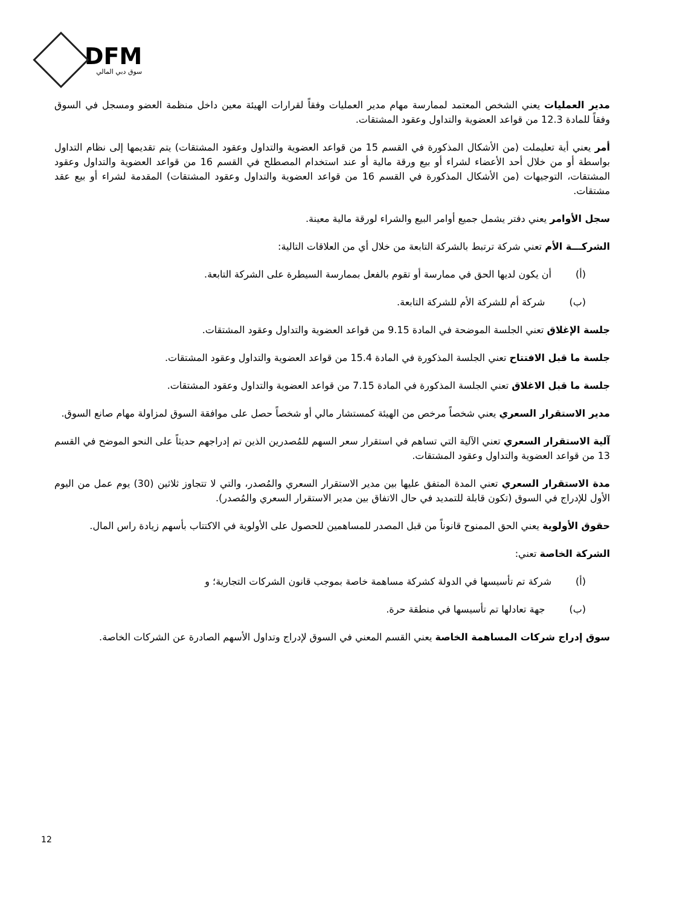DFM
سوق دبي المالي
مدير العمليات يعني الشخص المعتمد لممارسة مهام مدير العمليات وفقاً لقرارات الهيئة معين داخل منظمة العضو ومسجل في السوق وفقاً للمادة 12.3 من قواعد العضوية والتداول وعقود المشتقات.
أمر يعني أية تعليملت (من الأشكال المذكورة في القسم 15 من قواعد العضوية والتداول وعقود المشتقات) يتم تقديمها إلى نظام التداول بواسطة أو من خلال أحد الأعضاء لشراء أو بيع ورقة مالية أو عند استخدام المصطلح في القسم 16 من قواعد العضوية والتداول وعقود المشتقات، التوجيهات (من الأشكال المذكورة في القسم 16 من قواعد العضوية والتداول وعقود المشتقات) المقدمة لشراء أو بيع عقد مشتقات.
سجل الأوامر يعني دفتر يشمل جميع أوامر البيع والشراء لورقة مالية معينة.
الشركـــة الأم تعني شركة ترتبط بالشركة التابعة من خلال أي من العلاقات التالية:
(أ) أن يكون لديها الحق في ممارسة أو تقوم بالفعل بممارسة السيطرة على الشركة التابعة.
(ب) شركة أم للشركة الأم للشركة التابعة.
جلسة الإغلاق تعني الجلسة الموضحة في المادة 9.15 من قواعد العضوية والتداول وعقود المشتقات.
جلسة ما قبل الافتتاح تعني الجلسة المذكورة في المادة 15.4 من قواعد العضوية والتداول وعقود المشتقات.
جلسة ما قبل الاغلاق تعني الجلسة المذكورة في المادة 7.15 من قواعد العضوية والتداول وعقود المشتقات.
مدير الاستقرار السعري يعني شخصاً مرخص من الهيئة كمستشار مالي أو شخصاً حصل على موافقة السوق لمزاولة مهام صانع السوق.
آلية الاستقرار السعري تعني الآلية التي تساهم في استقرار سعر السهم للمُصدرين الذين تم إدراجهم حديثاً على النحو الموضح في القسم 13 من قواعد العضوية والتداول وعقود المشتقات.
مدة الاستقرار السعري تعني المدة المتفق عليها بين مدير الاستقرار السعري والمُصدر، والتي لا تتجاوز ثلاثين (30) يوم عمل من اليوم الأول للإدراج في السوق (تكون قابلة للتمديد في حال الاتفاق بين مدير الاستقرار السعري والمُصدر).
حقوق الأولوية يعني الحق الممنوح قانوناً من قبل المصدر للمساهمين للحصول على الأولوية في الاكتتاب بأسهم زيادة راس المال.
الشركة الخاصة تعني:
(أ) شركة تم تأسيسها في الدولة كشركة مساهمة خاصة بموجب قانون الشركات التجارية؛ و
(ب) جهة تعادلها تم تأسيسها في منطقة حرة.
سوق إدراج شركات المساهمة الخاصة يعني القسم المعني في السوق لإدراج وتداول الأسهم الصادرة عن الشركات الخاصة.
12